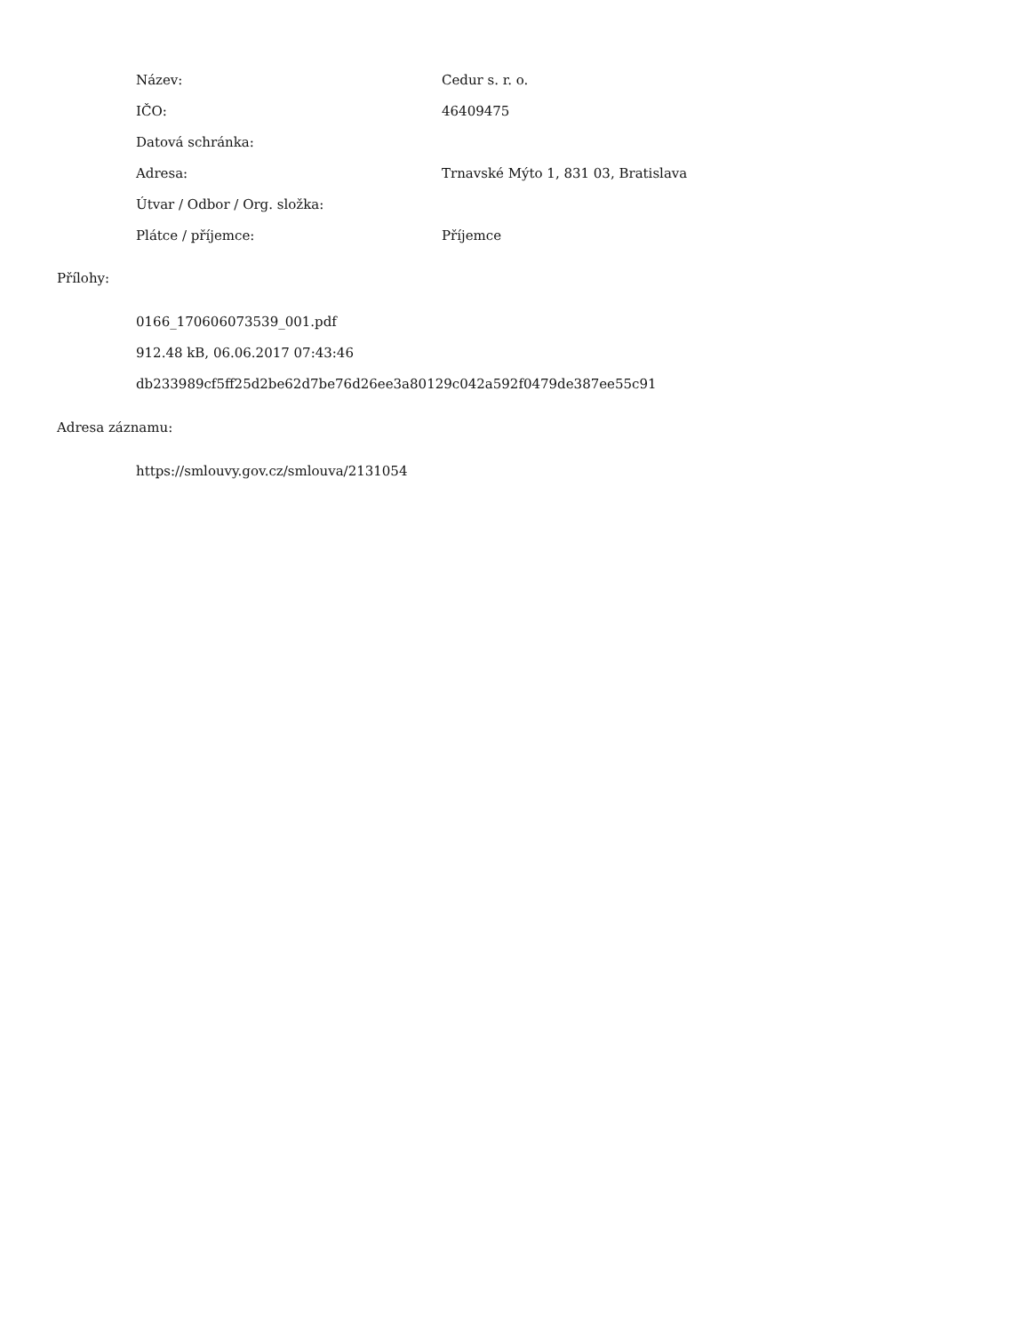| Název: | Cedur s. r. o. |
| IČO: | 46409475 |
| Datová schránka: | |
| Adresa: | Trnavské Mýto 1, 831 03, Bratislava |
| Útvar / Odbor / Org. složka: | |
| Plátce / příjemce: | Příjemce |
Přílohy:
0166_170606073539_001.pdf
912.48 kB, 06.06.2017 07:43:46
db233989cf5ff25d2be62d7be76d26ee3a80129c042a592f0479de387ee55c91
Adresa záznamu:
https://smlouvy.gov.cz/smlouva/2131054